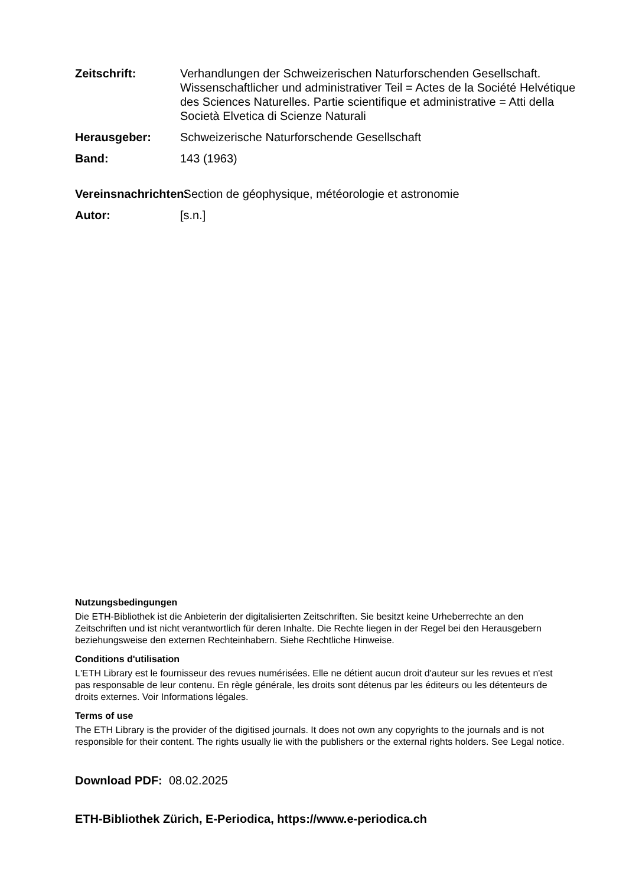Zeitschrift: Verhandlungen der Schweizerischen Naturforschenden Gesellschaft. Wissenschaftlicher und administrativer Teil = Actes de la Société Helvétique des Sciences Naturelles. Partie scientifique et administrative = Atti della Società Elvetica di Scienze Naturali
Herausgeber: Schweizerische Naturforschende Gesellschaft
Band: 143 (1963)
Vereinsnachrichten:
Section de géophysique, météorologie et astronomie
Autor: [s.n.]
Nutzungsbedingungen
Die ETH-Bibliothek ist die Anbieterin der digitalisierten Zeitschriften. Sie besitzt keine Urheberrechte an den Zeitschriften und ist nicht verantwortlich für deren Inhalte. Die Rechte liegen in der Regel bei den Herausgebern beziehungsweise den externen Rechteinhabern. Siehe Rechtliche Hinweise.
Conditions d'utilisation
L'ETH Library est le fournisseur des revues numérisées. Elle ne détient aucun droit d'auteur sur les revues et n'est pas responsable de leur contenu. En règle générale, les droits sont détenus par les éditeurs ou les détenteurs de droits externes. Voir Informations légales.
Terms of use
The ETH Library is the provider of the digitised journals. It does not own any copyrights to the journals and is not responsible for their content. The rights usually lie with the publishers or the external rights holders. See Legal notice.
Download PDF: 08.02.2025
ETH-Bibliothek Zürich, E-Periodica, https://www.e-periodica.ch